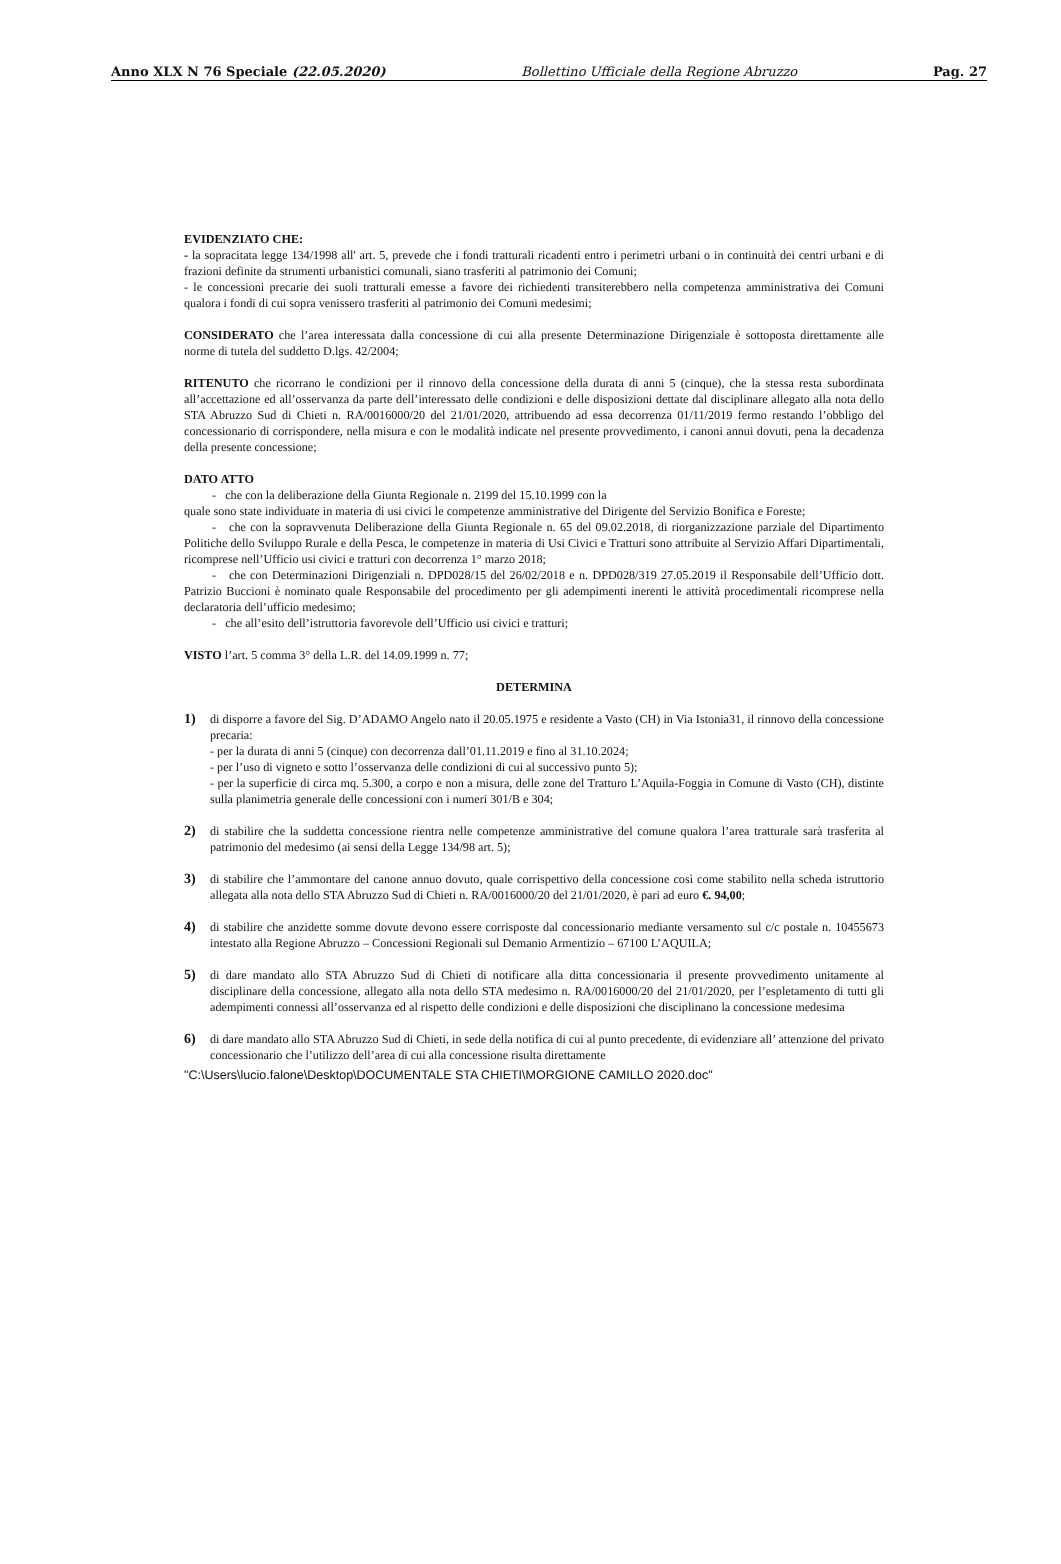Anno XLX N 76 Speciale (22.05.2020) Bollettino Ufficiale della Regione Abruzzo Pag. 27
EVIDENZIATO CHE:
- la sopracitata legge 134/1998 all' art. 5, prevede che i fondi tratturali ricadenti entro i perimetri urbani o in continuità dei centri urbani e di frazioni definite da strumenti urbanistici comunali, siano trasferiti al patrimonio dei Comuni;
- le concessioni precarie dei suoli tratturali emesse a favore dei richiedenti transiterebbero nella competenza amministrativa dei Comuni qualora i fondi di cui sopra venissero trasferiti al patrimonio dei Comuni medesimi;
CONSIDERATO che l’area interessata dalla concessione di cui alla presente Determinazione Dirigenziale è sottoposta direttamente alle norme di tutela del suddetto D.lgs. 42/2004;
RITENUTO che ricorrano le condizioni per il rinnovo della concessione della durata di anni 5 (cinque), che la stessa resta subordinata all’accettazione ed all’osservanza da parte dell’interessato delle condizioni e delle disposizioni dettate dal disciplinare allegato alla nota dello STA Abruzzo Sud di Chieti n. RA/0016000/20 del 21/01/2020, attribuendo ad essa decorrenza 01/11/2019 fermo restando l’obbligo del concessionario di corrispondere, nella misura e con le modalità indicate nel presente provvedimento, i canoni annui dovuti, pena la decadenza della presente concessione;
DATO ATTO
- che con la deliberazione della Giunta Regionale n. 2199 del 15.10.1999 con la
quale sono state individuate in materia di usi civici le competenze amministrative del Dirigente del Servizio Bonifica e Foreste;
- che con la sopravvenuta Deliberazione della Giunta Regionale n. 65 del 09.02.2018, di riorganizzazione parziale del Dipartimento Politiche dello Sviluppo Rurale e della Pesca, le competenze in materia di Usi Civici e Tratturi sono attribuite al Servizio Affari Dipartimentali, ricomprese nell’Ufficio usi civici e tratturi con decorrenza 1° marzo 2018;
- che con Determinazioni Dirigenziali n. DPD028/15 del 26/02/2018 e n. DPD028/319 27.05.2019 il Responsabile dell’Ufficio dott. Patrizio Buccioni è nominato quale Responsabile del procedimento per gli adempimenti inerenti le attività procedimentali ricomprese nella declaratoria dell’ufficio medesimo;
- che all’esito dell’istruttoria favorevole dell’Ufficio usi civici e tratturi;
VISTO l’art. 5 comma 3° della L.R. del 14.09.1999 n. 77;
DETERMINA
1) di disporre a favore del Sig. D’ADAMO Angelo nato il 20.05.1975 e residente a Vasto (CH) in Via Istonia31, il rinnovo della concessione precaria:
- per la durata di anni 5 (cinque) con decorrenza dall’01.11.2019 e fino al 31.10.2024;
- per l’uso di vigneto e sotto l’osservanza delle condizioni di cui al successivo punto 5);
- per la superficie di circa mq. 5.300, a corpo e non a misura, delle zone del Tratturo L’Aquila-Foggia in Comune di Vasto (CH), distinte sulla planimetria generale delle concessioni con i numeri 301/B e 304;
2) di stabilire che la suddetta concessione rientra nelle competenze amministrative del comune qualora l’area tratturale sarà trasferita al patrimonio del medesimo (ai sensi della Legge 134/98 art. 5);
3) di stabilire che l’ammontare del canone annuo dovuto, quale corrispettivo della concessione così come stabilito nella scheda istruttorio allegata alla nota dello STA Abruzzo Sud di Chieti n. RA/0016000/20 del 21/01/2020, è pari ad euro €. 94,00;
4) di stabilire che anzidette somme dovute devono essere corrisposte dal concessionario mediante versamento sul c/c postale n. 10455673 intestato alla Regione Abruzzo – Concessioni Regionali sul Demanio Armentizio – 67100 L’AQUILA;
5) di dare mandato allo STA Abruzzo Sud di Chieti di notificare alla ditta concessionaria il presente provvedimento unitamente al disciplinare della concessione, allegato alla nota dello STA medesimo n. RA/0016000/20 del 21/01/2020, per l’espletamento di tutti gli adempimenti connessi all’osservanza ed al rispetto delle condizioni e delle disposizioni che disciplinano la concessione medesima
6) di dare mandato allo STA Abruzzo Sud di Chieti, in sede della notifica di cui al punto precedente, di evidenziare all’ attenzione del privato concessionario che l’utilizzo dell’area di cui alla concessione risulta direttamente
"C:\Users\lucio.falone\Desktop\DOCUMENTALE STA CHIETI\MORGIONE CAMILLO 2020.doc"